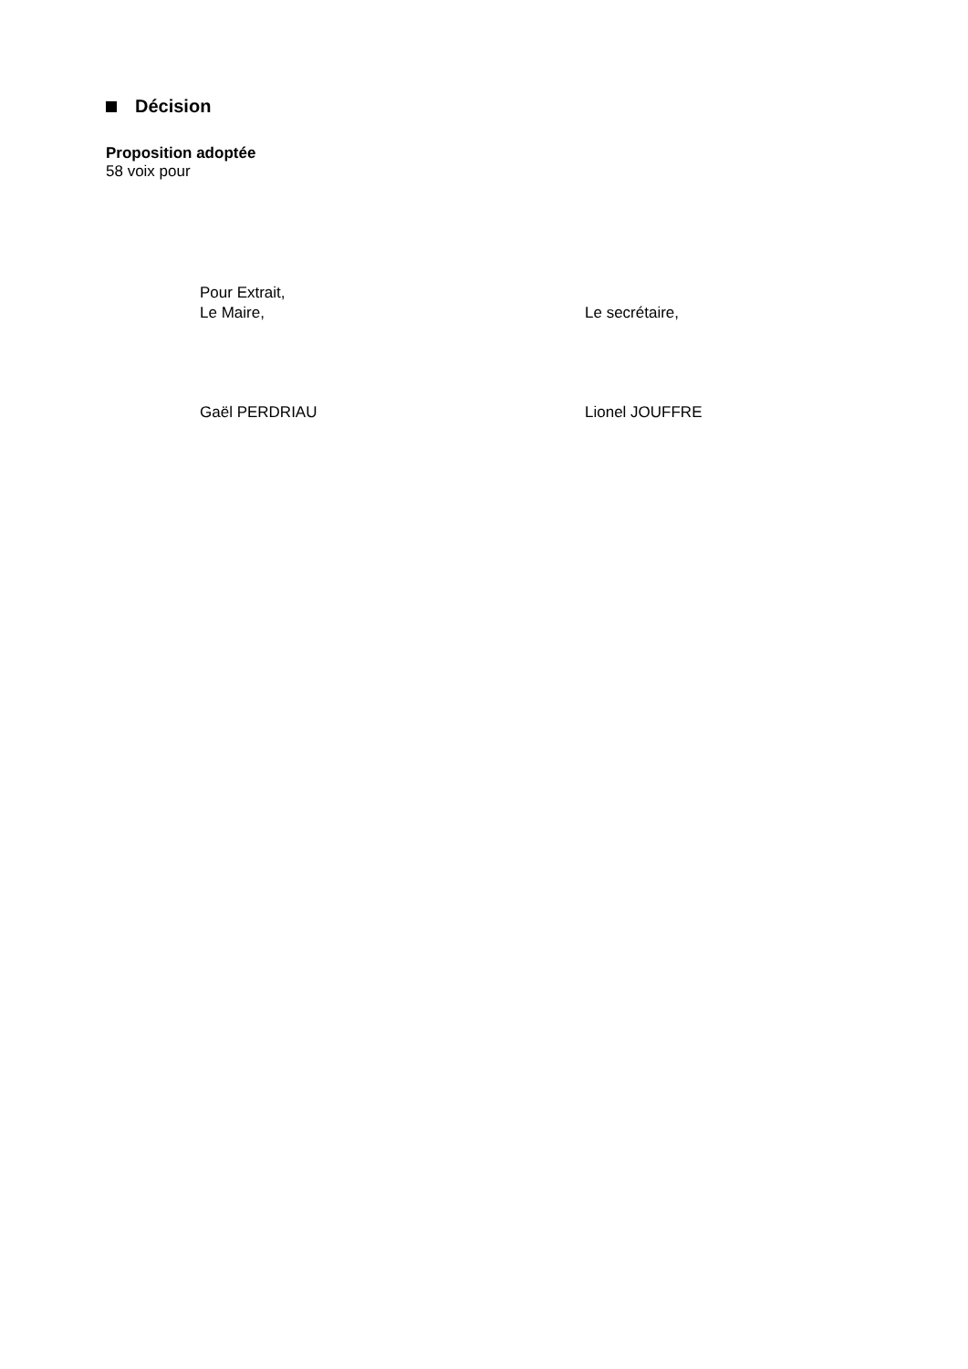Décision
Proposition adoptée
58 voix pour
Pour Extrait,
Le Maire,
Le secrétaire,
Gaël PERDRIAU Lionel JOUFFRE